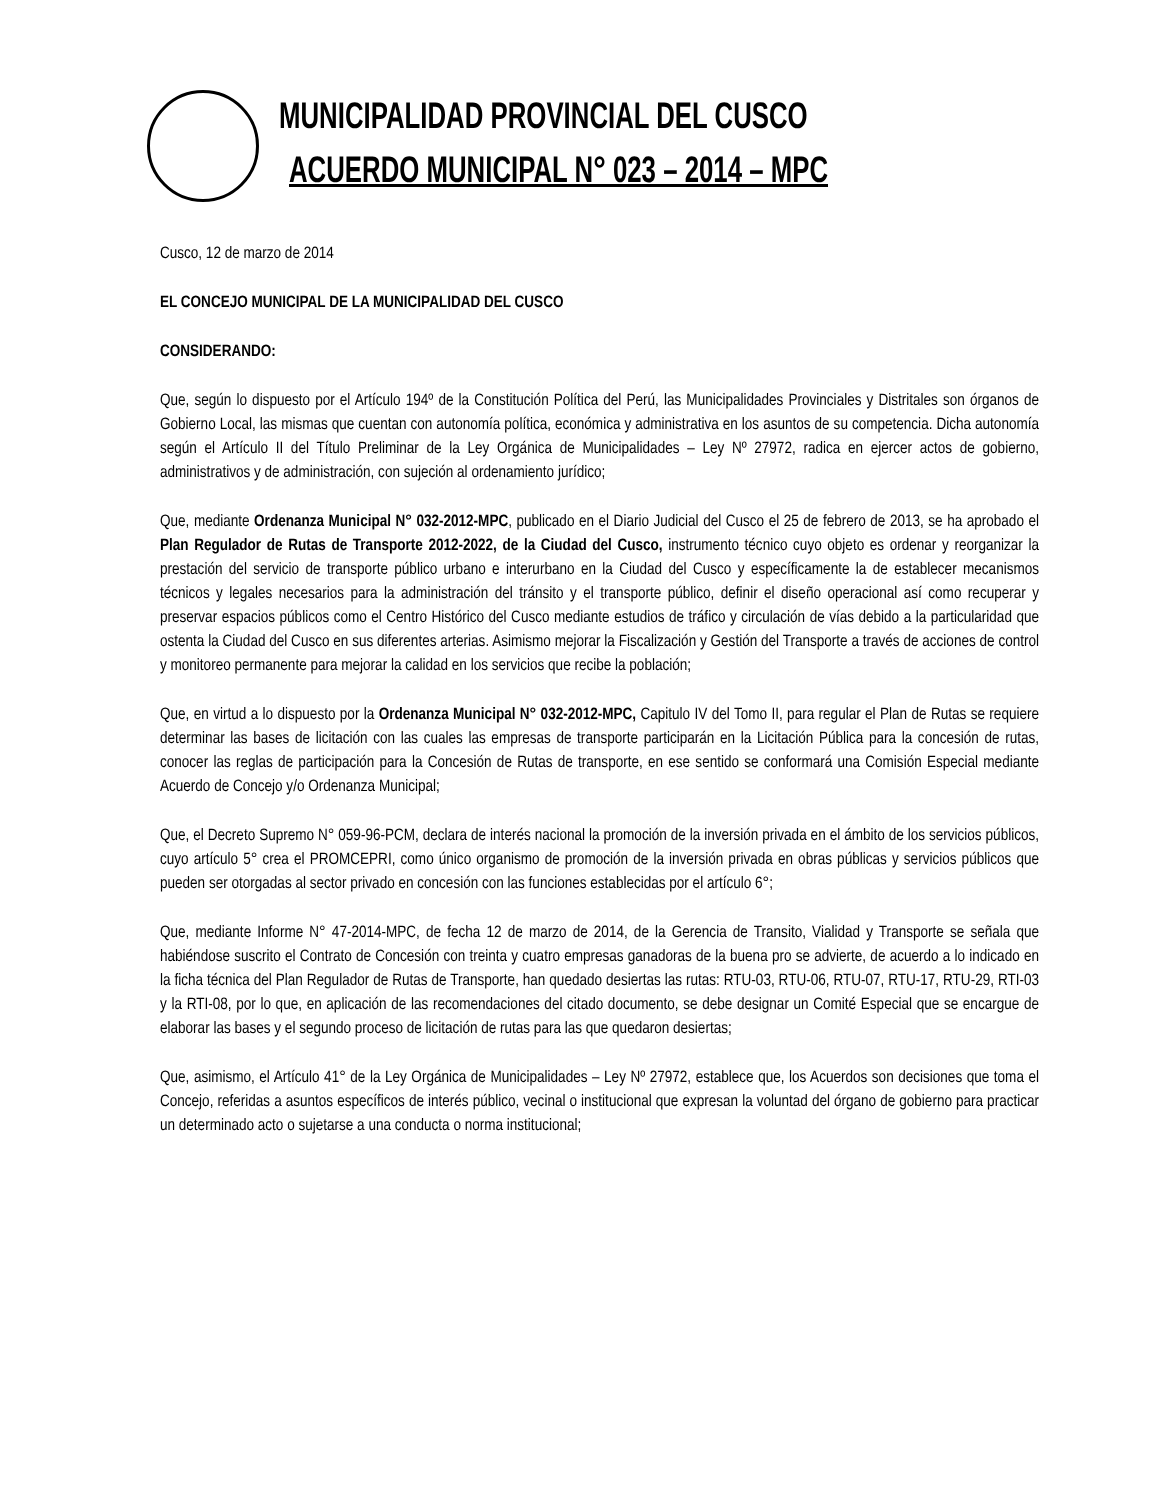MUNICIPALIDAD PROVINCIAL DEL CUSCO
ACUERDO MUNICIPAL N° 023 – 2014 – MPC
Cusco, 12 de marzo de 2014
EL CONCEJO MUNICIPAL DE LA MUNICIPALIDAD DEL CUSCO
CONSIDERANDO:
Que, según lo dispuesto por el Artículo 194º de la Constitución Política del Perú, las Municipalidades Provinciales y Distritales son órganos de Gobierno Local, las mismas que cuentan con autonomía política, económica y administrativa en los asuntos de su competencia. Dicha autonomía según el Artículo II del Título Preliminar de la Ley Orgánica de Municipalidades – Ley Nº 27972, radica en ejercer actos de gobierno, administrativos y de administración, con sujeción al ordenamiento jurídico;
Que, mediante Ordenanza Municipal N° 032-2012-MPC, publicado en el Diario Judicial del Cusco el 25 de febrero de 2013, se ha aprobado el Plan Regulador de Rutas de Transporte 2012-2022, de la Ciudad del Cusco, instrumento técnico cuyo objeto es ordenar y reorganizar la prestación del servicio de transporte público urbano e interurbano en la Ciudad del Cusco y específicamente la de establecer mecanismos técnicos y legales necesarios para la administración del tránsito y el transporte público, definir el diseño operacional así como recuperar y preservar espacios públicos como el Centro Histórico del Cusco mediante estudios de tráfico y circulación de vías debido a la particularidad que ostenta la Ciudad del Cusco en sus diferentes arterias. Asimismo mejorar la Fiscalización y Gestión del Transporte a través de acciones de control y monitoreo permanente para mejorar la calidad en los servicios que recibe la población;
Que, en virtud a lo dispuesto por la Ordenanza Municipal N° 032-2012-MPC, Capitulo IV del Tomo II, para regular el Plan de Rutas se requiere determinar las bases de licitación con las cuales las empresas de transporte participarán en la Licitación Pública para la concesión de rutas, conocer las reglas de participación para la Concesión de Rutas de transporte, en ese sentido se conformará una Comisión Especial mediante Acuerdo de Concejo y/o Ordenanza Municipal;
Que, el Decreto Supremo N° 059-96-PCM, declara de interés nacional la promoción de la inversión privada en el ámbito de los servicios públicos, cuyo artículo 5° crea el PROMCEPRI, como único organismo de promoción de la inversión privada en obras públicas y servicios públicos que pueden ser otorgadas al sector privado en concesión con las funciones establecidas por el artículo 6°;
Que, mediante Informe N° 47-2014-MPC, de fecha 12 de marzo de 2014, de la Gerencia de Transito, Vialidad y Transporte se señala que habiéndose suscrito el Contrato de Concesión con treinta y cuatro empresas ganadoras de la buena pro se advierte, de acuerdo a lo indicado en la ficha técnica del Plan Regulador de Rutas de Transporte, han quedado desiertas las rutas: RTU-03, RTU-06, RTU-07, RTU-17, RTU-29, RTI-03 y la RTI-08, por lo que, en aplicación de las recomendaciones del citado documento, se debe designar un Comité Especial que se encargue de elaborar las bases y el segundo proceso de licitación de rutas para las que quedaron desiertas;
Que, asimismo, el Artículo 41° de la Ley Orgánica de Municipalidades – Ley Nº 27972, establece que, los Acuerdos son decisiones que toma el Concejo, referidas a asuntos específicos de interés público, vecinal o institucional que expresan la voluntad del órgano de gobierno para practicar un determinado acto o sujetarse a una conducta o norma institucional;